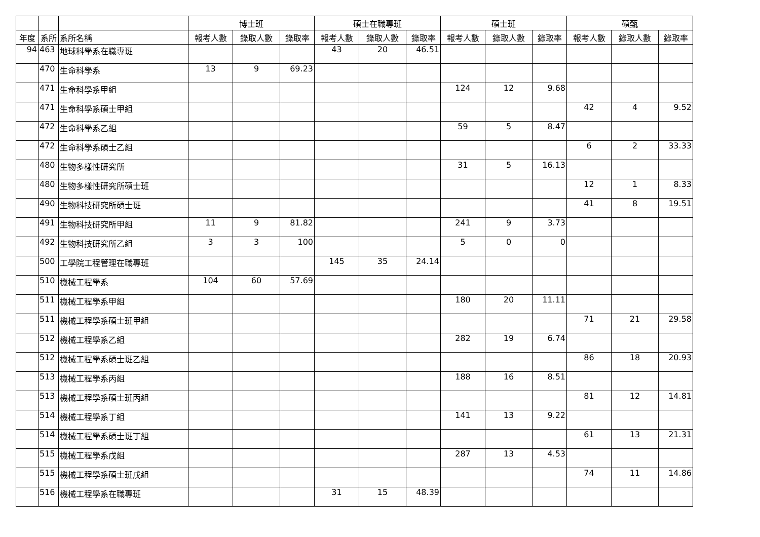| | | | 博士班 | | | 碩士在職專班 | | | 碩士班 | | | 碩甄 | | |
| --- | --- | --- | --- | --- | --- | --- | --- | --- | --- | --- | --- | --- | --- | --- |
| 年度 | 系所 | 系所名稱 | 報考人數 | 錄取人數 | 錄取率 | 報考人數 | 錄取人數 | 錄取率 | 報考人數 | 錄取人數 | 錄取率 | 報考人數 | 錄取人數 | 錄取率 |
| 94 | 463 | 地球科學系在職專班 | | | | 43 | 20 | 46.51 | | | | | | |
| | 470 | 生命科學系 | 13 | 9 | 69.23 | | | | | | | | | |
| | 471 | 生命科學系甲組 | | | | | | | 124 | 12 | 9.68 | | | |
| | 471 | 生命科學系碩士甲組 | | | | | | | | | | 42 | 4 | 9.52 |
| | 472 | 生命科學系乙組 | | | | | | | 59 | 5 | 8.47 | | | |
| | 472 | 生命科學系碩士乙組 | | | | | | | | | | 6 | 2 | 33.33 |
| | 480 | 生物多樣性研究所 | | | | | | | 31 | 5 | 16.13 | | | |
| | 480 | 生物多樣性研究所碩士班 | | | | | | | | | | 12 | 1 | 8.33 |
| | 490 | 生物科技研究所碩士班 | | | | | | | | | | 41 | 8 | 19.51 |
| | 491 | 生物科技研究所甲組 | 11 | 9 | 81.82 | | | | 241 | 9 | 3.73 | | | |
| | 492 | 生物科技研究所乙組 | 3 | 3 | 100 | | | | 5 | 0 | 0 | | | |
| | 500 | 工學院工程管理在職專班 | | | | 145 | 35 | 24.14 | | | | | | |
| | 510 | 機械工程學系 | 104 | 60 | 57.69 | | | | | | | | | |
| | 511 | 機械工程學系甲組 | | | | | | | 180 | 20 | 11.11 | | | |
| | 511 | 機械工程學系碩士班甲組 | | | | | | | | | | 71 | 21 | 29.58 |
| | 512 | 機械工程學系乙組 | | | | | | | 282 | 19 | 6.74 | | | |
| | 512 | 機械工程學系碩士班乙組 | | | | | | | | | | 86 | 18 | 20.93 |
| | 513 | 機械工程學系丙組 | | | | | | | 188 | 16 | 8.51 | | | |
| | 513 | 機械工程學系碩士班丙組 | | | | | | | | | | 81 | 12 | 14.81 |
| | 514 | 機械工程學系丁組 | | | | | | | 141 | 13 | 9.22 | | | |
| | 514 | 機械工程學系碩士班丁組 | | | | | | | | | | 61 | 13 | 21.31 |
| | 515 | 機械工程學系戊組 | | | | | | | 287 | 13 | 4.53 | | | |
| | 515 | 機械工程學系碩士班戊組 | | | | | | | | | | 74 | 11 | 14.86 |
| | 516 | 機械工程學系在職專班 | | | | 31 | 15 | 48.39 | | | | | | |